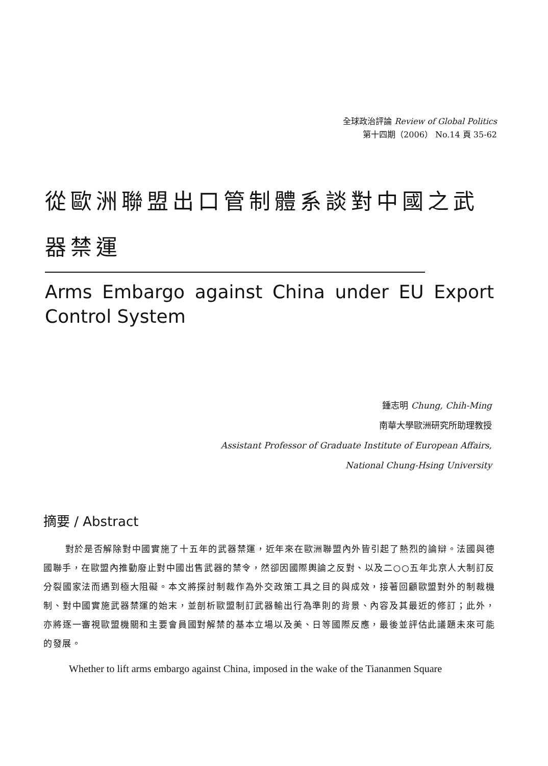全球政治評論 Review of Global Politics
第十四期（2006） No.14 頁 35-62
從歐洲聯盟出口管制體系談對中國之武器禁運
Arms Embargo against China under EU Export Control System
鍾志明 Chung, Chih-Ming
南華大學歐洲研究所助理教授
Assistant Professor of Graduate Institute of European Affairs,
National Chung-Hsing University
摘要 / Abstract
對於是否解除對中國實施了十五年的武器禁運，近年來在歐洲聯盟內外皆引起了熱烈的論辯。法國與德國聯手，在歐盟內推動廢止對中國出售武器的禁令，然卻因國際輿論之反對、以及二○○五年北京人大制訂反分裂國家法而遇到極大阻礙。本文將探討制裁作為外交政策工具之目的與成效，接著回顧歐盟對外的制裁機制、對中國實施武器禁運的始末，並剖析歐盟制訂武器輸出行為準則的背景、內容及其最近的修訂；此外，亦將逐一審視歐盟機關和主要會員國對解禁的基本立場以及美、日等國際反應，最後並評估此議題未來可能的發展。
Whether to lift arms embargo against China, imposed in the wake of the Tiananmen Square